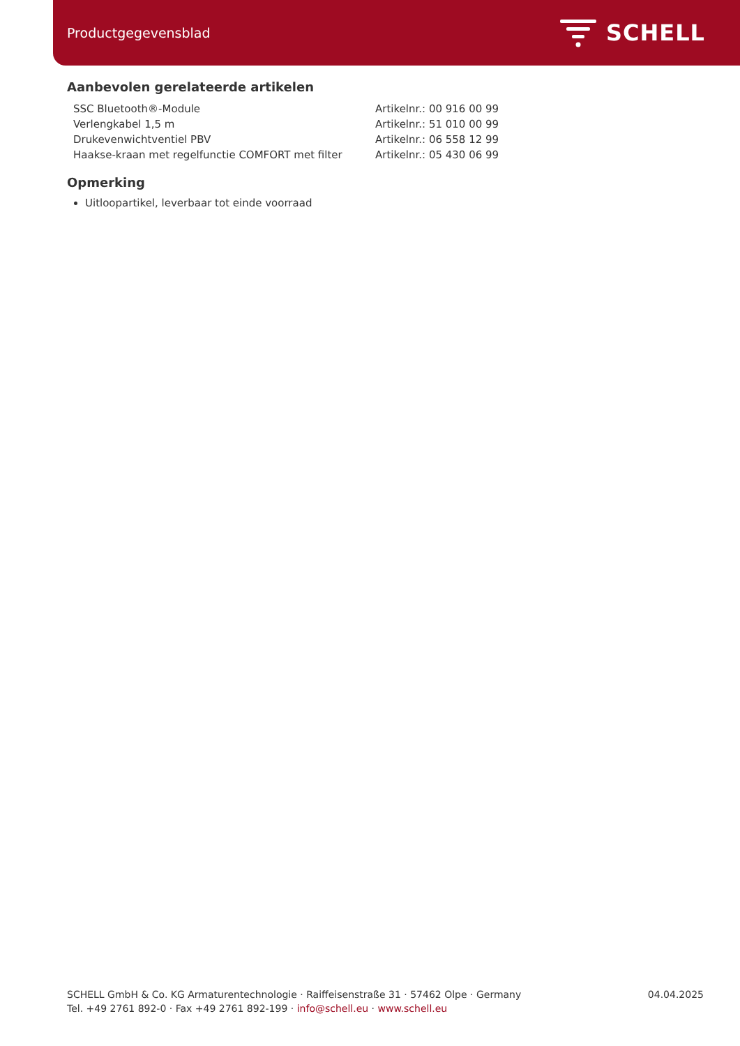Productgegevensblad SCHELL
Aanbevolen gerelateerde artikelen
| SSC Bluetooth®-Module | Artikelnr.: 00 916 00 99 |
| Verlengkabel 1,5 m | Artikelnr.: 51 010 00 99 |
| Drukevenwichtventiel PBV | Artikelnr.: 06 558 12 99 |
| Haakse-kraan met regelfunctie COMFORT met filter | Artikelnr.: 05 430 06 99 |
Opmerking
Uitloopartikel, leverbaar tot einde voorraad
SCHELL GmbH & Co. KG Armaturentechnologie · Raiffeisenstraße 31 · 57462 Olpe · Germany
Tel. +49 2761 892-0 · Fax +49 2761 892-199 · info@schell.eu · www.schell.eu
04.04.2025